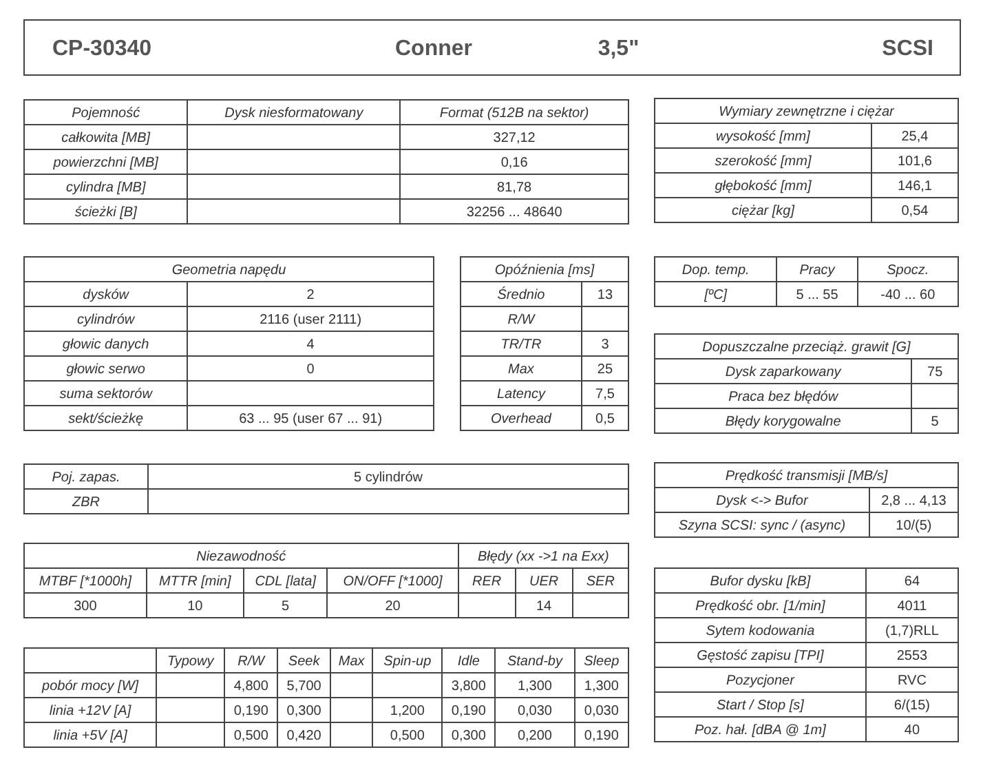CP-30340 Conner 3,5" SCSI
| Pojemność | Dysk niesformatowany | Format (512B na sektor) |
| --- | --- | --- |
| całkowita [MB] | | 327,12 |
| powierzchni [MB] | | 0,16 |
| cylindra [MB] | | 81,78 |
| ścieżki [B] | | 32256 ... 48640 |
| Wymiary zewnętrzne i ciężar | |
| --- | --- |
| wysokość [mm] | 25,4 |
| szerokość [mm] | 101,6 |
| głębokość [mm] | 146,1 |
| ciężar [kg] | 0,54 |
| Geometria napędu | |
| --- | --- |
| dysków | 2 |
| cylindrów | 2116 (user 2111) |
| głowic danych | 4 |
| głowic serwo | 0 |
| suma sektorów | |
| sekt/ścieżkę | 63 ... 95 (user 67 ... 91) |
| Opóźnienia [ms] | |
| --- | --- |
| Średnio | 13 |
| R/W | |
| TR/TR | 3 |
| Max | 25 |
| Latency | 7,5 |
| Overhead | 0,5 |
| Dop. temp. | Pracy | Spocz. |
| --- | --- | --- |
| [ºC] | 5 ... 55 | -40 ... 60 |
| Dopuszczalne przeciąż. grawit [G] | |
| --- | --- |
| Dysk zaparkowany | 75 |
| Praca bez błędów | |
| Błędy korygowalne | 5 |
| Poj. zapas. | 5 cylindrów |
| ZBR | |
| Prędkość transmisji [MB/s] | |
| --- | --- |
| Dysk <-> Bufor | 2,8 ... 4,13 |
| Szyna SCSI: sync / (async) | 10/(5) |
| Niezawodność | | | | Błędy (xx ->1 na Exx) | | |
| --- | --- | --- | --- | --- | --- | --- |
| MTBF [*1000h] | MTTR [min] | CDL [lata] | ON/OFF [*1000] | RER | UER | SER |
| 300 | 10 | 5 | 20 | | 14 | |
| Bufor dysku [kB] | 64 |
| Prędkość obr. [1/min] | 4011 |
| Sytem kodowania | (1,7)RLL |
| Gęstość zapisu [TPI] | 2553 |
| Pozycjoner | RVC |
| Start / Stop [s] | 6/(15) |
| Poz. hał. [dBA @ 1m] | 40 |
| | Typowy | R/W | Seek | Max | Spin-up | Idle | Stand-by | Sleep |
| --- | --- | --- | --- | --- | --- | --- | --- | --- |
| pobór mocy [W] | | 4,800 | 5,700 | | | 3,800 | 1,300 | 1,300 |
| linia +12V [A] | | 0,190 | 0,300 | | 1,200 | 0,190 | 0,030 | 0,030 |
| linia +5V [A] | | 0,500 | 0,420 | | 0,500 | 0,300 | 0,200 | 0,190 |